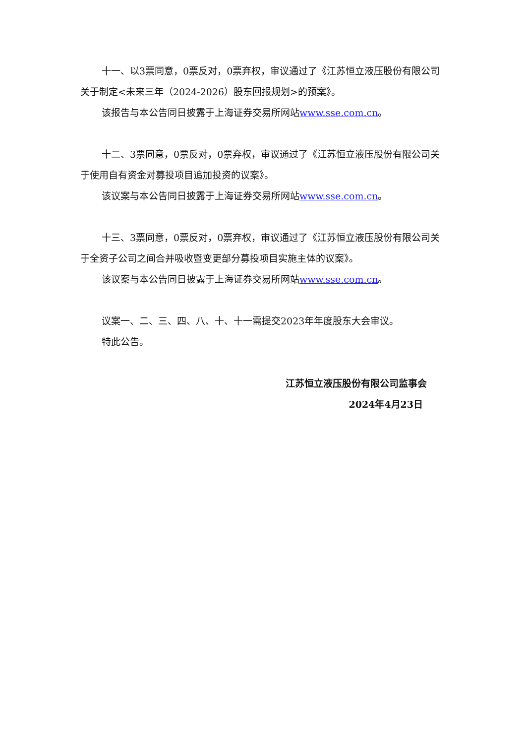十一、以3票同意，0票反对，0票弃权，审议通过了《江苏恒立液压股份有限公司关于制定<未来三年（2024-2026）股东回报规划>的预案》。
该报告与本公告同日披露于上海证券交易所网站www.sse.com.cn。
十二、3票同意，0票反对，0票弃权，审议通过了《江苏恒立液压股份有限公司关于使用自有资金对募投项目追加投资的议案》。
该议案与本公告同日披露于上海证券交易所网站www.sse.com.cn。
十三、3票同意，0票反对，0票弃权，审议通过了《江苏恒立液压股份有限公司关于全资子公司之间合并吸收暨变更部分募投项目实施主体的议案》。
该议案与本公告同日披露于上海证券交易所网站www.sse.com.cn。
议案一、二、三、四、八、十、十一需提交2023年年度股东大会审议。
特此公告。
江苏恒立液压股份有限公司监事会
2024年4月23日